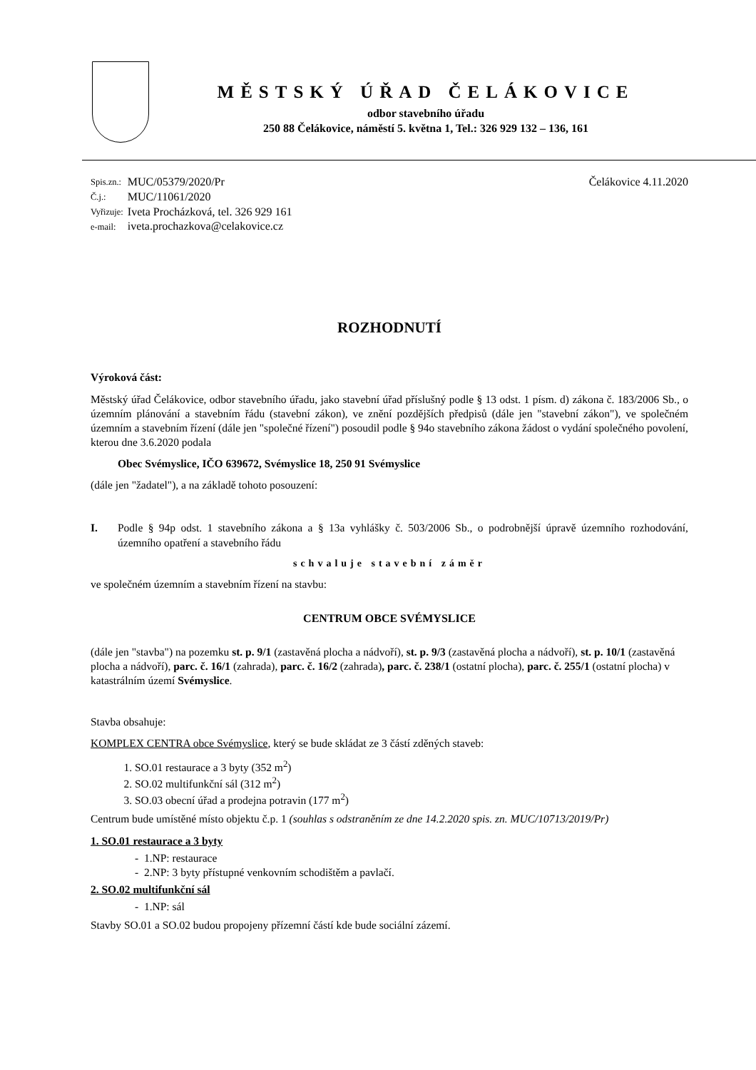MĚSTSKÝ ÚŘAD ČELÁKOVICE
odbor stavebního úřadu
250 88 Čelákovice, náměstí 5. května 1, Tel.: 326 929 132 – 136, 161
| Spis.zn.: | MUC/05379/2020/Pr |
| Č.j.: | MUC/11061/2020 |
| Vyřizuje: | Iveta Procházková, tel. 326 929 161 |
| e-mail: | iveta.prochazkova@celakovice.cz |
Čelákovice 4.11.2020
ROZHODNUTÍ
Výroková část:
Městský úřad Čelákovice, odbor stavebního úřadu, jako stavební úřad příslušný podle § 13 odst. 1 písm. d) zákona č. 183/2006 Sb., o územním plánování a stavebním řádu (stavební zákon), ve znění pozdějších předpisů (dále jen "stavební zákon"), ve společném územním a stavebním řízení (dále jen "společné řízení") posoudil podle § 94o stavebního zákona žádost o vydání společného povolení, kterou dne 3.6.2020 podala
Obec Svémyslice, IČO 639672, Svémyslice 18, 250 91 Svémyslice
(dále jen "žadatel"), a na základě tohoto posouzení:
I. Podle § 94p odst. 1 stavebního zákona a § 13a vyhlášky č. 503/2006 Sb., o podrobnější úpravě územního rozhodování, územního opatření a stavebního řádu
schvaluje stavební záměr
ve společném územním a stavebním řízení na stavbu:
CENTRUM OBCE SVÉMYSLICE
(dále jen "stavba") na pozemku st. p. 9/1 (zastavěná plocha a nádvoří), st. p. 9/3 (zastavěná plocha a nádvoří), st. p. 10/1 (zastavěná plocha a nádvoří), parc. č. 16/1 (zahrada), parc. č. 16/2 (zahrada), parc. č. 238/1 (ostatní plocha), parc. č. 255/1 (ostatní plocha) v katastrálním území Svémyslice.
Stavba obsahuje:
KOMPLEX CENTRA obce Svémyslice, který se bude skládat ze 3 částí zděných staveb:
1. SO.01 restaurace a 3 byty (352 m<sup>2</sup>)
2. SO.02 multifunkční sál (312 m<sup>2</sup>)
3. SO.03 obecní úřad a prodejna potravin (177 m<sup>2</sup>)
Centrum bude umístěné místo objektu č.p. 1 (souhlas s odstraněním ze dne 14.2.2020 spis. zn. MUC/10713/2019/Pr)
1. SO.01 restaurace a 3 byty
- 1.NP: restaurace
- 2.NP: 3 byty přístupné venkovním schodištěm a pavlačí.
2. SO.02 multifunkční sál
- 1.NP: sál
Stavby SO.01 a SO.02 budou propojeny přízemní částí kde bude sociální zázemí.